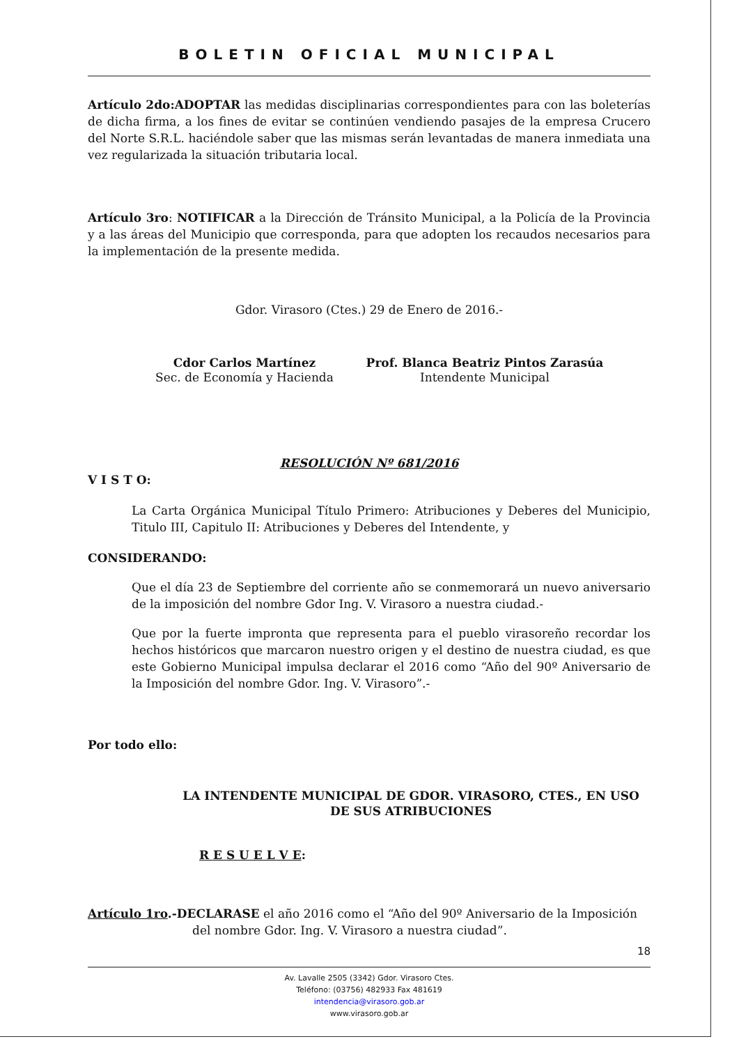BOLETIN OFICIAL MUNICIPAL
Artículo 2do:ADOPTAR las medidas disciplinarias correspondientes para con las boleterías de dicha firma, a los fines de evitar se continúen vendiendo pasajes de la empresa Crucero del Norte S.R.L. haciéndole saber que las mismas serán levantadas de manera inmediata una vez regularizada la situación tributaria local.
Artículo 3ro: NOTIFICAR a la Dirección de Tránsito Municipal, a la Policía de la Provincia y a las áreas del Municipio que corresponda, para que adopten los recaudos necesarios para la implementación de la presente medida.
Gdor. Virasoro (Ctes.) 29 de Enero de 2016.-
Cdor Carlos Martínez
Sec. de Economía y Hacienda
Prof. Blanca Beatriz Pintos Zarasúa
Intendente Municipal
RESOLUCIÓN Nº 681/2016
V I S T O:
La Carta Orgánica Municipal Título Primero: Atribuciones y Deberes del Municipio, Titulo III, Capitulo II: Atribuciones y Deberes del Intendente, y
CONSIDERANDO:
Que el día 23 de Septiembre del corriente año se conmemorará un nuevo aniversario de la imposición del nombre Gdor Ing. V. Virasoro a nuestra ciudad.-
Que por la fuerte impronta que representa para el pueblo virasoreño recordar los hechos históricos que marcaron nuestro origen y el destino de nuestra ciudad, es que este Gobierno Municipal impulsa declarar el 2016 como “Año del 90º Aniversario de la Imposición del nombre Gdor. Ing. V. Virasoro”.-
Por todo ello:
LA INTENDENTE MUNICIPAL DE GDOR. VIRASORO, CTES., EN USO DE SUS ATRIBUCIONES
R E S U E L V E:
Artículo 1ro.-DECLARASE el año 2016 como el “Año del 90º Aniversario de la Imposición
del nombre Gdor. Ing. V. Virasoro a nuestra ciudad”.
18
Av. Lavalle 2505 (3342) Gdor. Virasoro Ctes.
Teléfono: (03756) 482933 Fax 481619
intendencia@virasoro.gob.ar
www.virasoro.gob.ar